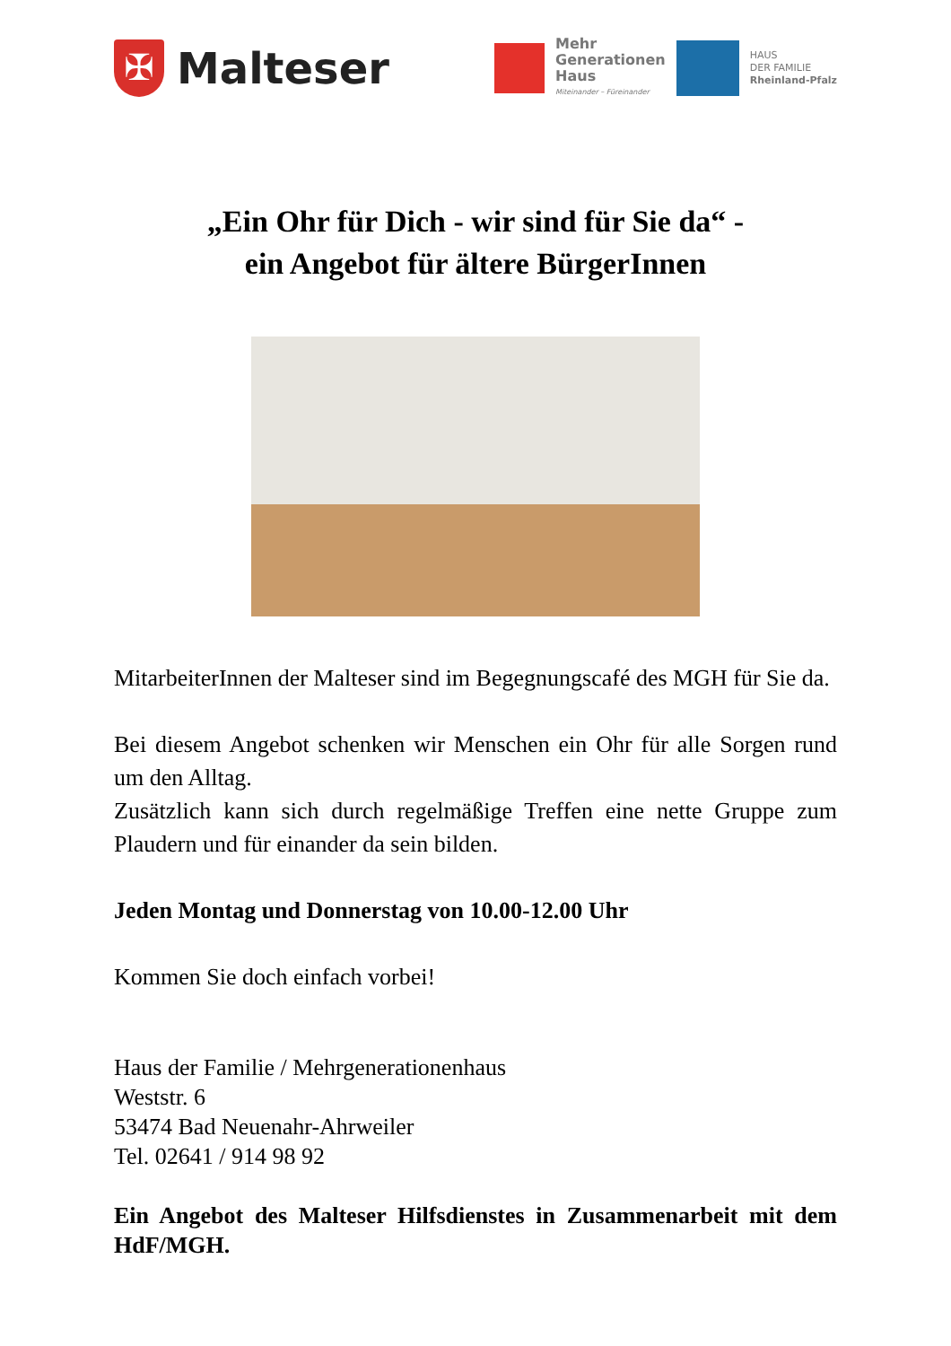✠
Malteser
Mehr
Generationen
Haus
Miteinander – Füreinander
HAUS
DER FAMILIE
Rheinland-Pfalz
„Ein Ohr für Dich - wir sind für Sie da“ -
ein Angebot für ältere BürgerInnen
MitarbeiterInnen der Malteser sind im Begegnungscafé des MGH für Sie da.
Bei diesem Angebot schenken wir Menschen ein Ohr für alle Sorgen rund um den Alltag.
Zusätzlich kann sich durch regelmäßige Treffen eine nette Gruppe zum Plaudern und für einander da sein bilden.
Jeden Montag und Donnerstag von 10.00-12.00 Uhr
Kommen Sie doch einfach vorbei!
Haus der Familie / Mehrgenerationenhaus
Weststr. 6
53474 Bad Neuenahr-Ahrweiler
Tel. 02641 / 914 98 92
Ein Angebot des Malteser Hilfsdienstes in Zusammenarbeit mit dem HdF/MGH.